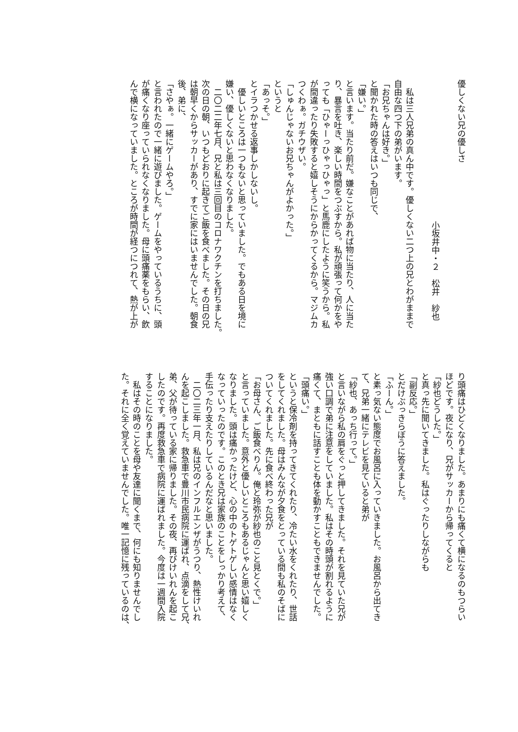優しくない兄の優しさ
小坂井中・２　松井　紗也
　私は三人兄弟の真ん中です。優しくない二つ上の兄とわがままで
自由な四つ下の弟がいます。
「お兄ちゃんは好き。」
と聞かれた時の答えはいつも同じで、
「嫌い。」
と言います。当たり前だ。嫌なことがあれば物に当たり、人に当た
り、暴言を吐き、楽しい時間をつぶすから。私が頑張って何かをや
っても「ひゃーっひゃっひゃっ」と馬鹿にしたように笑うから。私
が間違ったり失敗すると嬉しそうにからかってくるから。マジムカ
つくわぁ。ガチウザい。
「しゅんじゃないお兄ちゃんがよかった。」
というと
「あっそ。」
とイラつかせる返事しかしないし。
　優しいところは一つもないと思っていました。でもある日を境に
嫌い、優しくないと思わなくなりました。
　二〇二二年七月、兄と私は三回目のコロナワクチンを打ちました。
次の日の朝、いつもどおりに起きてご飯を食べました。その日の兄
は朝早くからサッカーがあり、すでに家にはいませんでした。朝食
後、弟に、
「さやぁ。一緒にゲームやろ。」
と言われたので一緒に遊びました。ゲームをやっているうちに、頭
が痛くなり座っていられなくなりました。母に頭痛薬をもらい、飲
んで横になっていました。ところが時間が経つにつれて、熱が上が
り頭痛はひどくなりました。あまりにも痛くて横になるのもつらい
ほどです。夜になり、兄がサッカーから帰ってくると
「紗也どうした。」
と真っ先に聞いてきました。私はぐったりしながらも
「副反応。」
とだけぶっきらぼうに答えました。
「ふーん。」
と素っ気ない態度でお風呂に入っていきました。お風呂から出てき
て、兄弟一緒にテレビを見ていると弟が
「紗也、あっち行って。」
と言いながら私の肩をぐっと押してきました。それを見ていた兄が
強い口調で弟に注意をしていました。私はその時頭が割れるように
痛くて、まともに話すことも体を動かすこともできませんでした。
「頭痛い。」
というと保冷剤を持ってきてくれたり、冷たい水をくれたり、世話
をしてくれました。母はみんなが夕食をとっている間も私のそばに
ついてくれました。先に食べ終わった兄が
「お母さん、ご飯食べりん。俺と玲弥が紗也のこと見とくで。」
と言っていました。意外と優しいところもあるじゃんと思い嬉しく
なりました。頭は痛かったけど、心の中のトゲトゲしい感情はなく
なっていったのです。このとき兄は家族のことをしっかり考えて、
手伝ったり支えたりしているんだなと思いました。
　二〇二三年一月、私は兄のインフルエンザがうつり、熱性けいれ
んを起こしました。救急車で豊川市民病院に運ばれ、点滴をして兄、
弟、父が待っている家に帰りました。その夜、再びけいれんを起こ
したのです。再度救急車で病院に運ばれました。今度は一週間入院
することになりました。
　私はその時のことを母や友達に聞くまで、何にも知りませんでし
た。それに全く覚えていませんでした。唯一記憶に残っているのは、